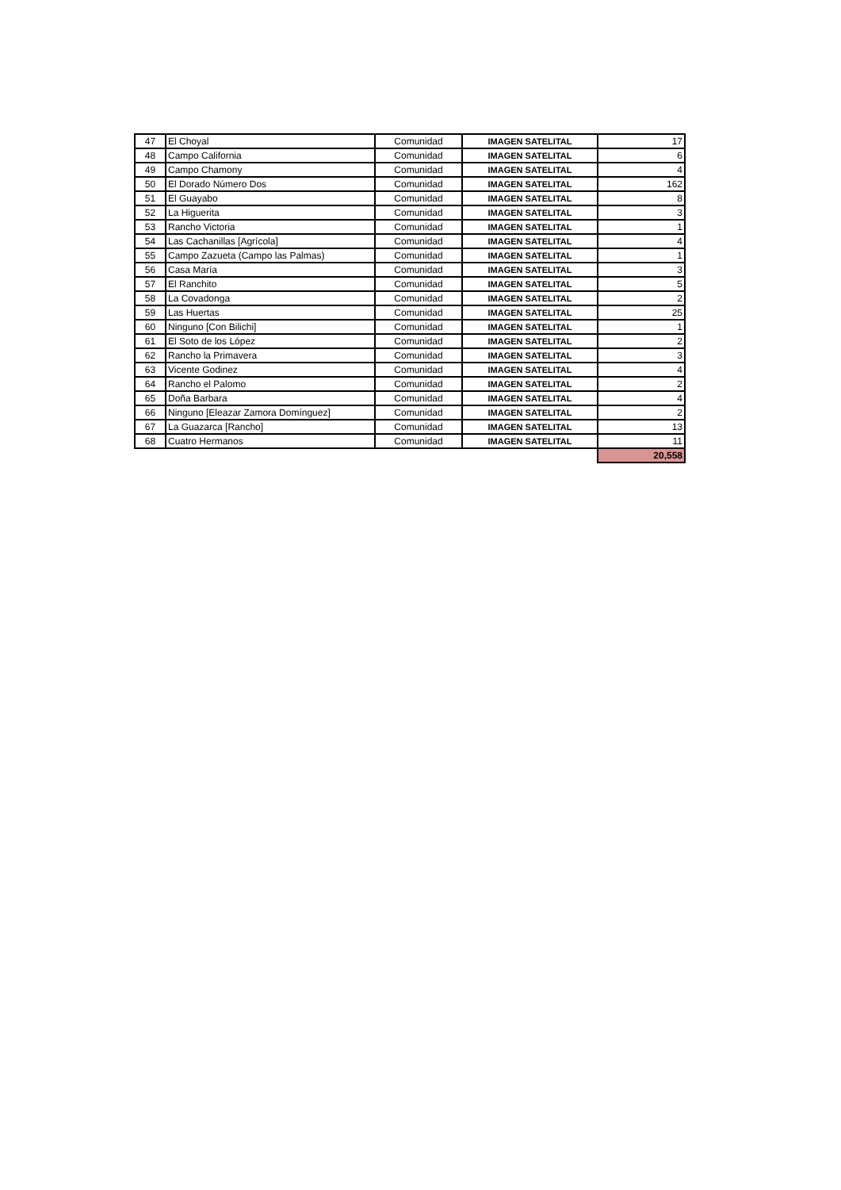| 47 | El Choyal | Comunidad | IMAGEN SATELITAL | 17 |
| 48 | Campo California | Comunidad | IMAGEN SATELITAL | 6 |
| 49 | Campo Chamony | Comunidad | IMAGEN SATELITAL | 4 |
| 50 | El Dorado Número Dos | Comunidad | IMAGEN SATELITAL | 162 |
| 51 | El Guayabo | Comunidad | IMAGEN SATELITAL | 8 |
| 52 | La Higuerita | Comunidad | IMAGEN SATELITAL | 3 |
| 53 | Rancho Victoria | Comunidad | IMAGEN SATELITAL | 1 |
| 54 | Las Cachanillas [Agrícola] | Comunidad | IMAGEN SATELITAL | 4 |
| 55 | Campo Zazueta (Campo las Palmas) | Comunidad | IMAGEN SATELITAL | 1 |
| 56 | Casa María | Comunidad | IMAGEN SATELITAL | 3 |
| 57 | El Ranchito | Comunidad | IMAGEN SATELITAL | 5 |
| 58 | La Covadonga | Comunidad | IMAGEN SATELITAL | 2 |
| 59 | Las Huertas | Comunidad | IMAGEN SATELITAL | 25 |
| 60 | Ninguno [Con Bilichi] | Comunidad | IMAGEN SATELITAL | 1 |
| 61 | El Soto de los López | Comunidad | IMAGEN SATELITAL | 2 |
| 62 | Rancho la Primavera | Comunidad | IMAGEN SATELITAL | 3 |
| 63 | Vicente Godinez | Comunidad | IMAGEN SATELITAL | 4 |
| 64 | Rancho el Palomo | Comunidad | IMAGEN SATELITAL | 2 |
| 65 | Doña Barbara | Comunidad | IMAGEN SATELITAL | 4 |
| 66 | Ninguno [Eleazar Zamora Domínguez] | Comunidad | IMAGEN SATELITAL | 2 |
| 67 | La Guazarca [Rancho] | Comunidad | IMAGEN SATELITAL | 13 |
| 68 | Cuatro Hermanos | Comunidad | IMAGEN SATELITAL | 11 |
| | | | | 20,558 |